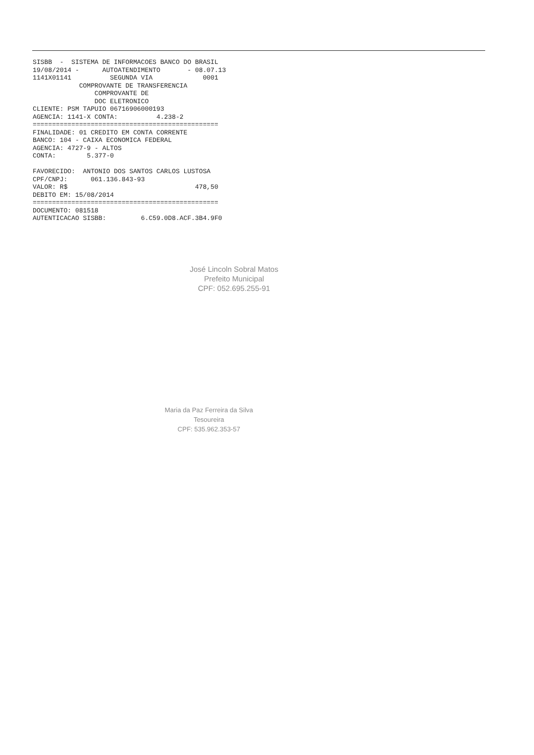SISBB  -  SISTEMA DE INFORMACOES BANCO DO BRASIL
19/08/2014 -      AUTOATENDIMENTO       - 08.07.13
1141X01141          SEGUNDA VIA             0001
            COMPROVANTE DE TRANSFERENCIA
                COMPROVANTE DE
                DOC ELETRONICO
CLIENTE: PSM TAPUIO 06716906000193
AGENCIA: 1141-X CONTA:          4.238-2
================================================
FINALIDADE: 01 CREDITO EM CONTA CORRENTE
BANCO: 104 - CAIXA ECONOMICA FEDERAL
AGENCIA: 4727-9 - ALTOS
CONTA:        5.377-0

FAVORECIDO:  ANTONIO DOS SANTOS CARLOS LUSTOSA
CPF/CNPJ:      061.136.843-93
VALOR: R$                                 478,50
DEBITO EM: 15/08/2014
================================================
DOCUMENTO: 081518
AUTENTICACAO SISBB:         6.C59.0D8.ACF.3B4.9F0
José Lincoln Sobral Matos
Prefeito Municipal
CPF: 052.695.255-91
Maria da Paz Ferreira da Silva
Tesoureira
CPF: 535.962.353-57